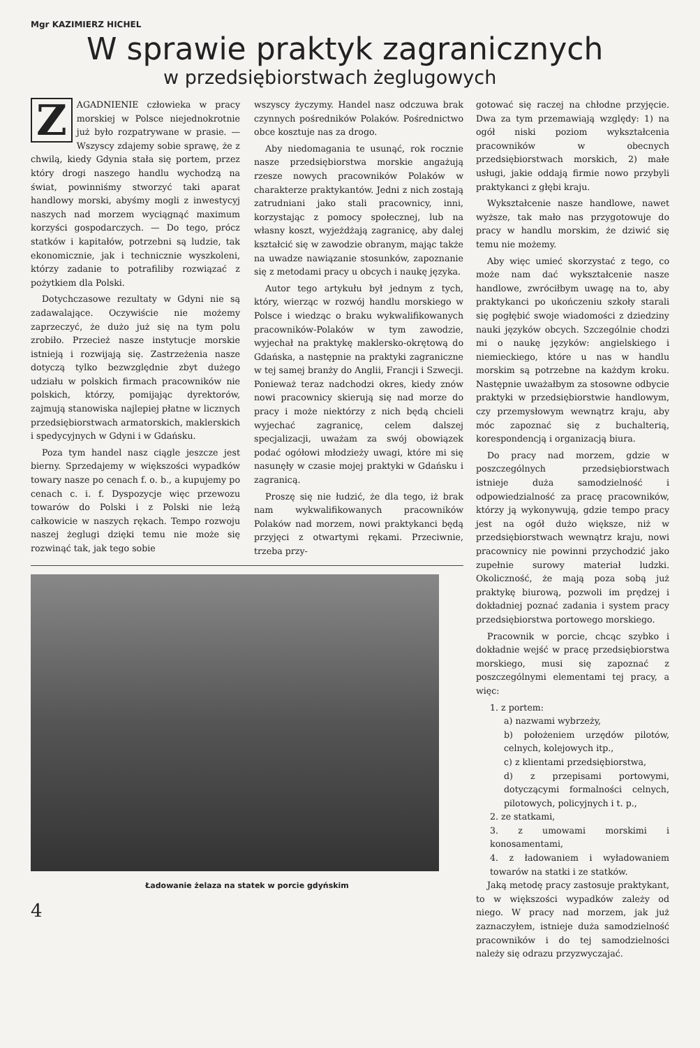Mgr KAZIMIERZ HICHEL
W sprawie praktyk zagranicznych
w przedsiębiorstwach żeglugowych
ZAGADNIENIE człowieka w pracy morskiej w Polsce niejednokrotnie już było rozpatrywane w prasie. — Wszyscy zdajemy sobie sprawę, że z chwilą, kiedy Gdynia stała się portem, przez który drogi naszego handlu wychodzą na świat, powinniśmy stworzyć taki aparat handlowy morski, abyśmy mogli z inwestycyj naszych nad morzem wyciągnąć maximum korzyści gospodarczych. — Do tego, prócz statków i kapitałów, potrzebni są ludzie, tak ekonomicznie, jak i technicznie wyszkoleni, którzy zadanie to potrafiliby rozwiązać z pożytkiem dla Polski.
Dotychczasowe rezultaty w Gdyni nie są zadawalające. Oczywiście nie możemy zaprzeczyć, że dużo już się na tym polu zrobiło. Przecież nasze instytucje morskie istnieją i rozwijają się. Zastrzeżenia nasze dotyczą tylko bezwzględnie zbyt dużego udziału w polskich firmach pracowników nie polskich, którzy, pomijając dyrektorów, zajmują stanowiska najlepiej płatne w licznych przedsiębiorstwach armatorskich, maklerskich i spedycyjnych w Gdyni i w Gdańsku.
Poza tym handel nasz ciągle jeszcze jest bierny. Sprzedajemy w większości wypadków towary nasze po cenach f. o. b., a kupujemy po cenach c. i. f. Dyspozycje więc przewozu towarów do Polski i z Polski nie leżą całkowicie w naszych rękach. Tempo rozwoju naszej żeglugi dzięki temu nie może się rozwinąć tak, jak tego sobie
wszyscy życzymy. Handel nasz odczuwa brak czynnych pośredników Polaków. Pośrednictwo obce kosztuje nas za drogo.
Aby niedomagania te usunąć, rok rocznie nasze przedsiębiorstwa morskie angażują rzesze nowych pracowników Polaków w charakterze praktykantów. Jedni z nich zostają zatrudniani jako stali pracownicy, inni, korzystając z pomocy społecznej, lub na własny koszt, wyjeżdżają zagranicę, aby dalej kształcić się w zawodzie obranym, mając także na uwadze nawiązanie stosunków, zapoznanie się z metodami pracy u obcych i naukę języka.
Autor tego artykułu był jednym z tych, który, wierząc w rozwój handlu morskiego w Polsce i wiedząc o braku wykwalifikowanych pracowników-Polaków w tym zawodzie, wyjechał na praktykę maklersko-okrętową do Gdańska, a następnie na praktyki zagraniczne w tej samej branży do Anglii, Francji i Szwecji. Ponieważ teraz nadchodzi okres, kiedy znów nowi pracownicy skierują się nad morze do pracy i może niektórzy z nich będą chcieli wyjechać zagranicę, celem dalszej specjalizacji, uważam za swój obowiązek podać ogółowi młodzieży uwagi, które mi się nasunęły w czasie mojej praktyki w Gdańsku i zagranicą.
Proszę się nie łudzić, że dla tego, iż brak nam wykwalifikowanych pracowników Polaków nad morzem, nowi praktykanci będą przyjęci z otwartymi rękami. Przeciwnie, trzeba przy-
Ładowanie żelaza na statek w porcie gdyńskim
4
gotować się raczej na chłodne przyjęcie. Dwa za tym przemawiają względy: 1) na ogół niski poziom wykształcenia pracowników w obecnych przedsiębiorstwach morskich, 2) małe usługi, jakie oddają firmie nowo przybyli praktykanci z głębi kraju.
Wykształcenie nasze handlowe, nawet wyższe, tak mało nas przygotowuje do pracy w handlu morskim, że dziwić się temu nie możemy.
Aby więc umieć skorzystać z tego, co może nam dać wykształcenie nasze handlowe, zwróciłbym uwagę na to, aby praktykanci po ukończeniu szkoły starali się pogłębić swoje wiadomości z dziedziny nauki języków obcych. Szczególnie chodzi mi o naukę języków: angielskiego i niemieckiego, które u nas w handlu morskim są potrzebne na każdym kroku. Następnie uważałbym za stosowne odbycie praktyki w przedsiębiorstwie handlowym, czy przemysłowym wewnątrz kraju, aby móc zapoznać się z buchalterią, korespondencją i organizacją biura.
Do pracy nad morzem, gdzie w poszczególnych przedsiębiorstwach istnieje duża samodzielność i odpowiedzialność za pracę pracowników, którzy ją wykonywują, gdzie tempo pracy jest na ogół dużo większe, niż w przedsiębiorstwach wewnątrz kraju, nowi pracownicy nie powinni przychodzić jako zupełnie surowy materiał ludzki. Okoliczność, że mają poza sobą już praktykę biurową, pozwoli im prędzej i dokładniej poznać zadania i system pracy przedsiębiorstwa portowego morskiego.
Pracownik w porcie, chcąc szybko i dokładnie wejść w pracę przedsiębiorstwa morskiego, musi się zapoznać z poszczególnymi elementami tej pracy, a więc:
1. z portem:
a) nazwami wybrzeży,
b) położeniem urzędów pilotów, celnych, kolejowych itp.,
c) z klientami przedsiębiorstwa,
d) z przepisami portowymi, dotyczącymi formalności celnych, pilotowych, policyjnych i t. p.,
2. ze statkami,
3. z umowami morskimi i konosamentami,
4. z ładowaniem i wyładowaniem towarów na statki i ze statków.
Jaką metodę pracy zastosuje praktykant, to w większości wypadków zależy od niego. W pracy nad morzem, jak już zaznaczyłem, istnieje duża samodzielność pracowników i do tej samodzielności należy się odrazu przyzwyczajać.